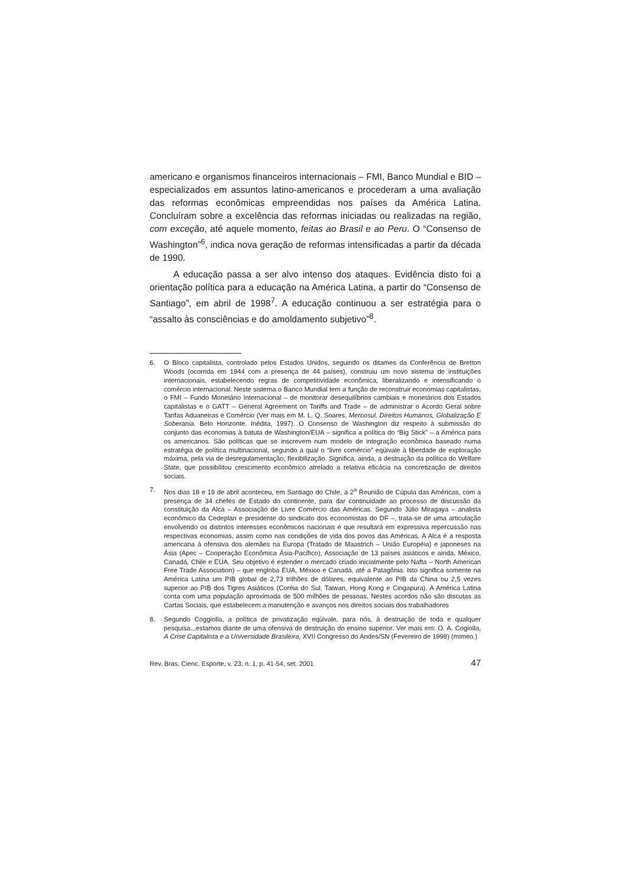americano e organismos financeiros internacionais – FMI, Banco Mundial e BID – especializados em assuntos latino-americanos e procederam a uma avaliação das reformas econômicas empreendidas nos países da América Latina. Concluíram sobre a excelência das reformas iniciadas ou realizadas na região, com exceção, até aquele momento, feitas ao Brasil e ao Peru. O “Consenso de Washington”<sup>6</sup>, indica nova geração de reformas intensificadas a partir da década de 1990.
A educação passa a ser alvo intenso dos ataques. Evidência disto foi a orientação política para a educação na América Latina, a partir do “Consenso de Santiago”, em abril de 1998<sup>7</sup>. A educação continuou a ser estratégia para o “assalto às consciências e do amoldamento subjetivo”<sup>8</sup>.
6. O Bloco capitalista, controlado pelos Estados Unidos, seguindo os ditames da Conferência de Bretton Woods (ocorrida em 1944 com a presença de 44 países), construiu um novo sistema de instituições internacionais, estabelecendo regras de competitividade econômica, liberalizando e intensificando o comércio internacional. Neste sistema o Banco Mundial tem a função de reconstruir economias capitalistas, o FMI – Fundo Monetário Internacional – de monitorar desequilíbrios cambiais e monetários dos Estados capitalistas e o GATT – General Agreement on Tariffs and Trade – de administrar o Acordo Geral sobre Tarifas Aduaneiras e Comércio (Ver mais em M. L. Q. Soares, Mercosul, Direitos Humanos, Globalização E Soberania. Belo Horizonte. Inédita, 1997). O Consenso de Washington diz respeito à submissão do conjunto das economias à batuta de Washington/EUA – significa a política do “Big Stick” – a América para os americanos. São políticas que se inscrevem num modelo de integração econômica baseado numa estratégia de política multinacional, segundo a qual o “livre comércio” eqüivale à liberdade de exploração máxima, pela via de desregulamentação, flexibilização. Significa, ainda, a destruição da política do Welfare State, que possibilitou crescimento econômico atrelado a relativa eficácia na concretização de direitos sociais.
7. Nos dias 18 e 19 de abril aconteceu, em Santiago do Chile, a 2<sup>a</sup> Reunião de Cúpula das Américas, com a presença de 34 chefes de Estado do continente, para dar continuidade ao processo de discussão da constituição da Alca – Associação de Livre Comércio das Américas. Segundo Júlio Miragaya – analista econômico da Cedeplan e presidente do sindicato dos economistas do DF –, trata-se de uma articulação envolvendo os distintos interesses econômicos nacionais e que resultará em expressiva repercussão nas respectivas economias, assim como nas condições de vida dos povos das Américas. A Alca é a resposta americana à ofensiva dos alemães na Europa (Tratado de Maastrich – União Européia) e japoneses na Ásia (Apec – Cooperação Econômica Ásia-Pacífico), Associação de 13 países asiáticos e ainda, México, Canadá, Chile e EUA. Seu objetivo é estender o mercado criado inicialmente pelo Nafta – North American Free Trade Association) – que engloba EUA, México e Canadá, até a Patagônia. Isto significa somente na América Latina um PIB global de 2,73 trilhões de dólares, equivalente ao PIB da China ou 2,5 vezes superior ao PIB dos Tigres Asiáticos (Coréia do Sul, Taiwan, Hong Kong e Cingapura). A América Latina conta com uma população aproximada de 500 milhões de pessoas. Nestes acordos não são discutas as Cartas Sociais, que estabelecem a manutenção e avanços nos direitos sociais dos trabalhadores
8. Segundo Coggiolla, a política de privatização eqüivale, para nós, à destruição de toda e qualquer pesquisa...estamos diante de uma ofensiva de destruição do ensino superior. Ver mais em: O. A. Cogiolla, A Crise Capitalista e a Universidade Brasileira, XVII Congresso do Andes/SN (Fevereiro de 1998) (mimeo.)
Rev. Bras. Cienc. Esporte, v. 23, n. 1, p. 41-54, set. 2001 47